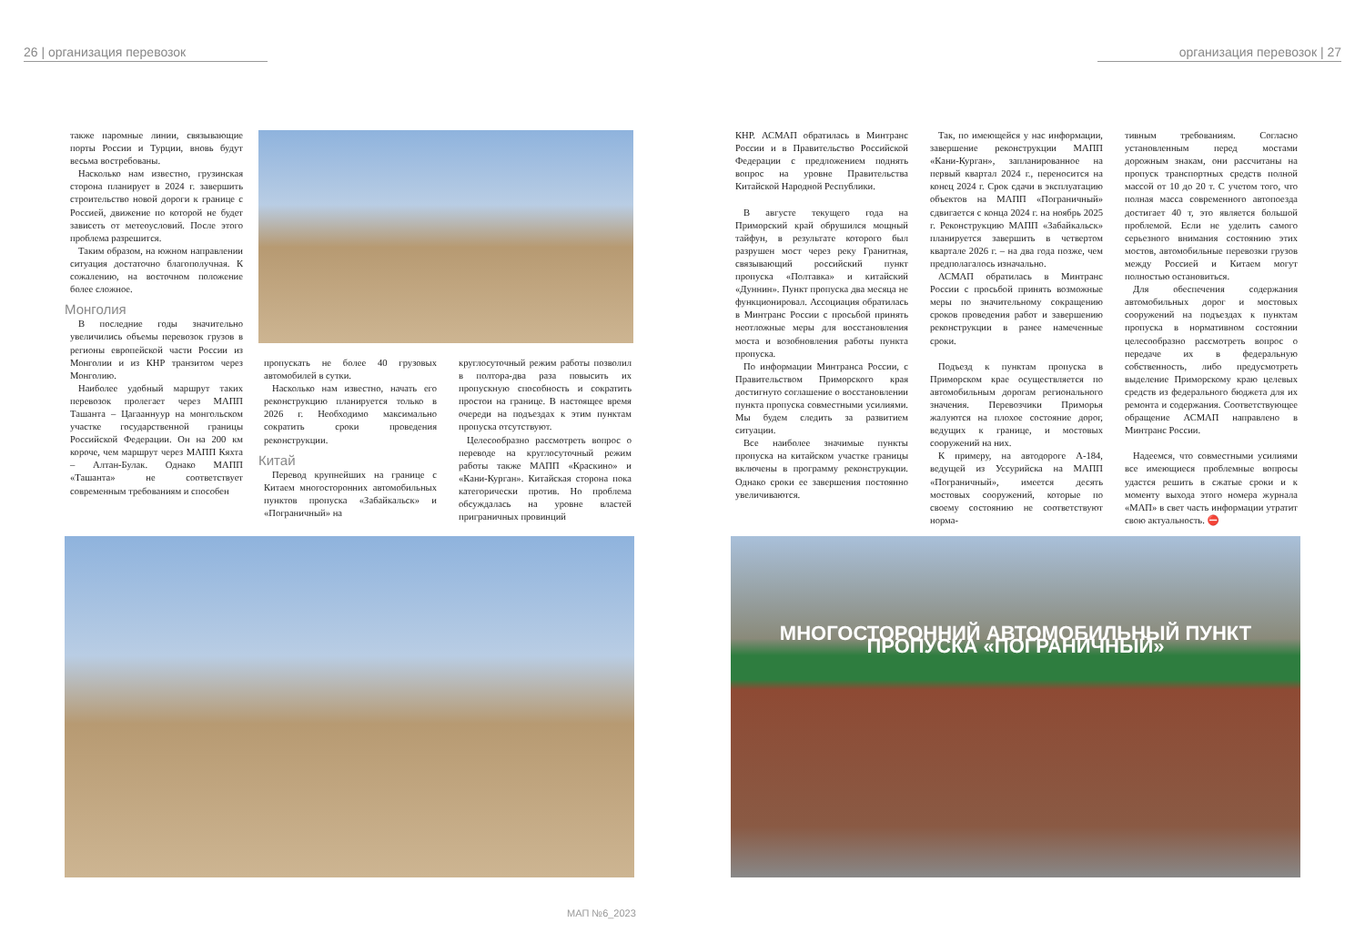26 | организация перевозок организация перевозок | 27
также паромные линии, связывающие порты России и Турции, вновь будут весьма востребованы.
Насколько нам известно, грузинская сторона планирует в 2024 г. завершить строительство новой дороги к границе с Россией, движение по которой не будет зависеть от метеоусловий. После этого проблема разрешится.
Таким образом, на южном направлении ситуация достаточно благополучная. К сожалению, на восточном положение более сложное.
Монголия
В последние годы значительно увеличились объемы перевозок грузов в регионы европейской части России из Монголии и из КНР транзитом через Монголию.
Наиболее удобный маршрут таких перевозок пролегает через МАПП Ташанта – Цагааннуур на монгольском участке государственной границы Российской Федерации. Он на 200 км короче, чем маршрут через МАПП Кяхта – Алтан-Булак. Однако МАПП «Ташанта» не соответствует современным требованиям и способен
пропускать не более 40 грузовых автомобилей в сутки.
Насколько нам известно, начать его реконструкцию планируется только в 2026 г. Необходимо максимально сократить сроки проведения реконструкции.
Китай
Перевод крупнейших на границе с Китаем многосторонних автомобильных пунктов пропуска «Забайкальск» и «Пограничный» на
круглосуточный режим работы позволил в полтора-два раза повысить их пропускную способность и сократить простои на границе. В настоящее время очереди на подъездах к этим пунктам пропуска отсутствуют.
Целесообразно рассмотреть вопрос о переводе на круглосуточный режим работы также МАПП «Краскино» и «Кани-Курган». Китайская сторона пока категорически против. Но проблема обсуждалась на уровне властей приграничных провинций
КНР. АСМАП обратилась в Минтранс России и в Правительство Российской Федерации с предложением поднять вопрос на уровне Правительства Китайской Народной Республики.
В августе текущего года на Приморский край обрушился мощный тайфун, в результате которого был разрушен мост через реку Гранитная, связывающий российский пункт пропуска «Полтавка» и китайский «Дуннин». Пункт пропуска два месяца не функционировал. Ассоциация обратилась в Минтранс России с просьбой принять неотложные меры для восстановления моста и возобновления работы пункта пропуска.
По информации Минтранса России, с Правительством Приморского края достигнуто соглашение о восстановлении пункта пропуска совместными усилиями. Мы будем следить за развитием ситуации.
Все наиболее значимые пункты пропуска на китайском участке границы включены в программу реконструкции. Однако сроки ее завершения постоянно увеличиваются.
Так, по имеющейся у нас информации, завершение реконструкции МАПП «Кани-Курган», запланированное на первый квартал 2024 г., переносится на конец 2024 г. Срок сдачи в эксплуатацию объектов на МАПП «Пограничный» сдвигается с конца 2024 г. на ноябрь 2025 г. Реконструкцию МАПП «Забайкальск» планируется завершить в четвертом квартале 2026 г. – на два года позже, чем предполагалось изначально.
АСМАП обратилась в Минтранс России с просьбой принять возможные меры по значительному сокращению сроков проведения работ и завершению реконструкции в ранее намеченные сроки.
Подъезд к пунктам пропуска в Приморском крае осуществляется по автомобильным дорогам регионального значения. Перевозчики Приморья жалуются на плохое состояние дорог, ведущих к границе, и мостовых сооружений на них.
К примеру, на автодороге А-184, ведущей из Уссурийска на МАПП «Пограничный», имеется десять мостовых сооружений, которые по своему состоянию не соответствуют норма-
тивным требованиям. Согласно установленным перед мостами дорожным знакам, они рассчитаны на пропуск транспортных средств полной массой от 10 до 20 т. С учетом того, что полная масса современного автопоезда достигает 40 т, это является большой проблемой. Если не уделить самого серьезного внимания состоянию этих мостов, автомобильные перевозки грузов между Россией и Китаем могут полностью остановиться.
Для обеспечения содержания автомобильных дорог и мостовых сооружений на подъездах к пунктам пропуска в нормативном состоянии целесообразно рассмотреть вопрос о передаче их в федеральную собственность, либо предусмотреть выделение Приморскому краю целевых средств из федерального бюджета для их ремонта и содержания. Соответствующее обращение АСМАП направлено в Минтранс России.
Надеемся, что совместными усилиями все имеющиеся проблемные вопросы удастся решить в сжатые сроки и к моменту выхода этого номера журнала «МАП» в свет часть информации утратит свою актуальность. ⛔
МНОГОСТОРОННИЙ АВТОМОБИЛЬНЫЙ ПУНКТ ПРОПУСКА «ПОГРАНИЧНЫЙ»
МАП №6_2023